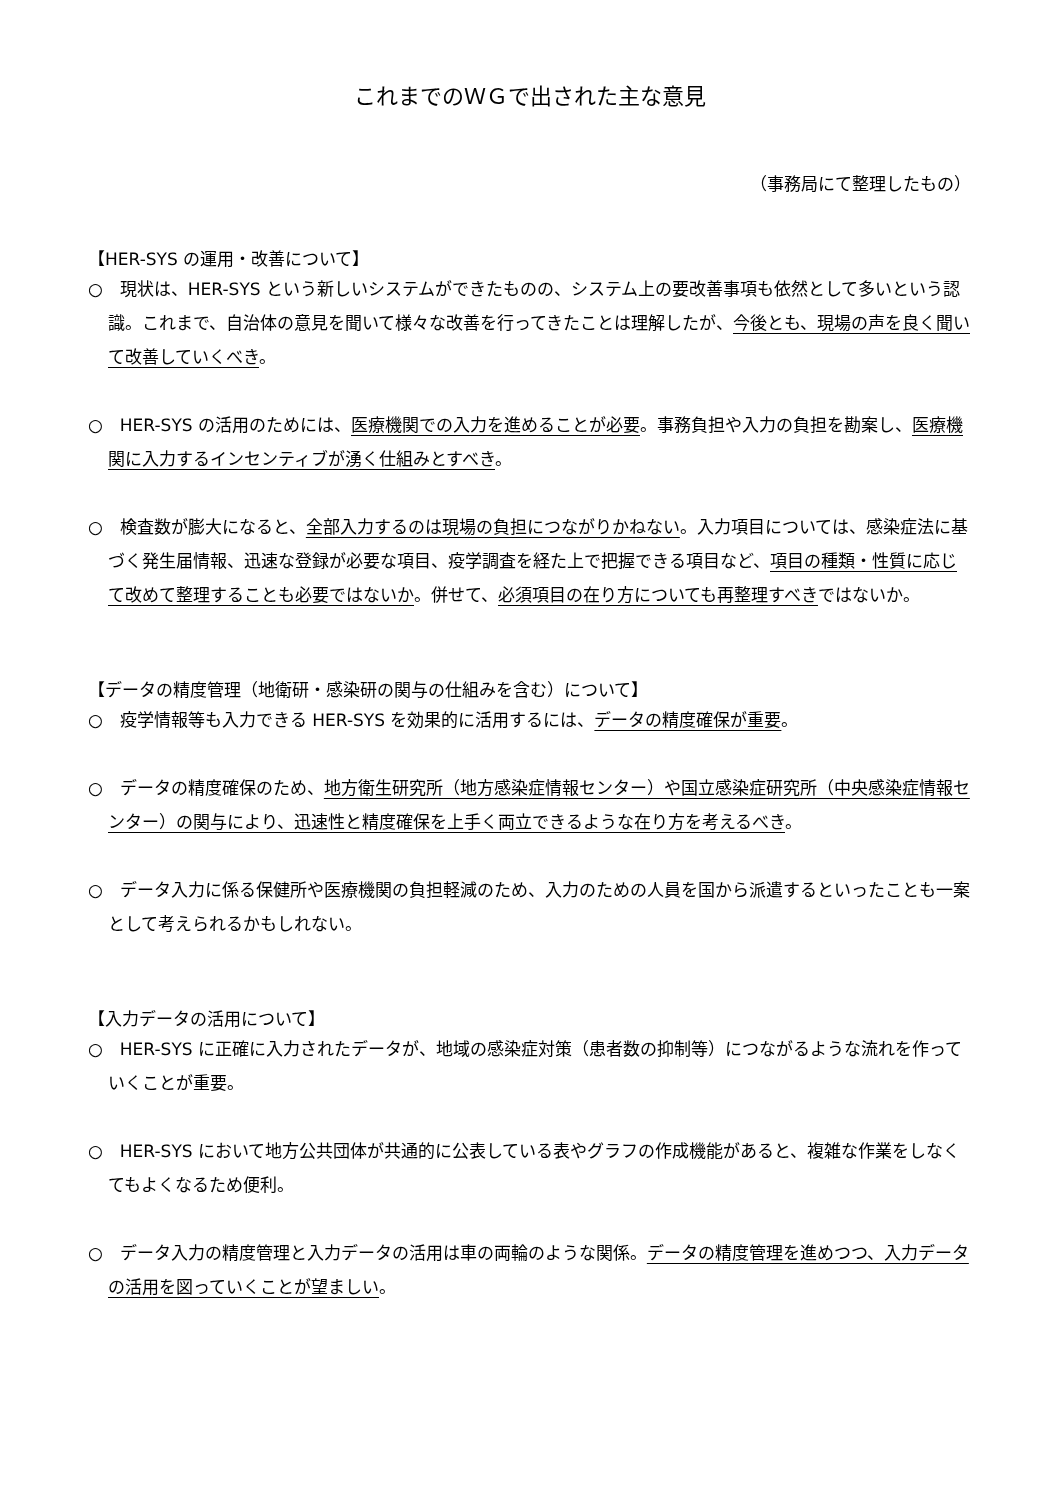これまでのＷＧで出された主な意見
（事務局にて整理したもの）
【HER-SYS の運用・改善について】
○　現状は、HER-SYS という新しいシステムができたものの、システム上の要改善事項も依然として多いという認識。これまで、自治体の意見を聞いて様々な改善を行ってきたことは理解したが、今後とも、現場の声を良く聞いて改善していくべき。
○　HER-SYS の活用のためには、医療機関での入力を進めることが必要。事務負担や入力の負担を勘案し、医療機関に入力するインセンティブが湧く仕組みとすべき。
○　検査数が膨大になると、全部入力するのは現場の負担につながりかねない。入力項目については、感染症法に基づく発生届情報、迅速な登録が必要な項目、疫学調査を経た上で把握できる項目など、項目の種類・性質に応じて改めて整理することも必要ではないか。併せて、必須項目の在り方についても再整理すべきではないか。
【データの精度管理（地衛研・感染研の関与の仕組みを含む）について】
○　疫学情報等も入力できる HER-SYS を効果的に活用するには、データの精度確保が重要。
○　データの精度確保のため、地方衛生研究所（地方感染症情報センター）や国立感染症研究所（中央感染症情報センター）の関与により、迅速性と精度確保を上手く両立できるような在り方を考えるべき。
○　データ入力に係る保健所や医療機関の負担軽減のため、入力のための人員を国から派遣するといったことも一案として考えられるかもしれない。
【入力データの活用について】
○　HER-SYS に正確に入力されたデータが、地域の感染症対策（患者数の抑制等）につながるような流れを作っていくことが重要。
○　HER-SYS において地方公共団体が共通的に公表している表やグラフの作成機能があると、複雑な作業をしなくてもよくなるため便利。
○　データ入力の精度管理と入力データの活用は車の両輪のような関係。データの精度管理を進めつつ、入力データの活用を図っていくことが望ましい。